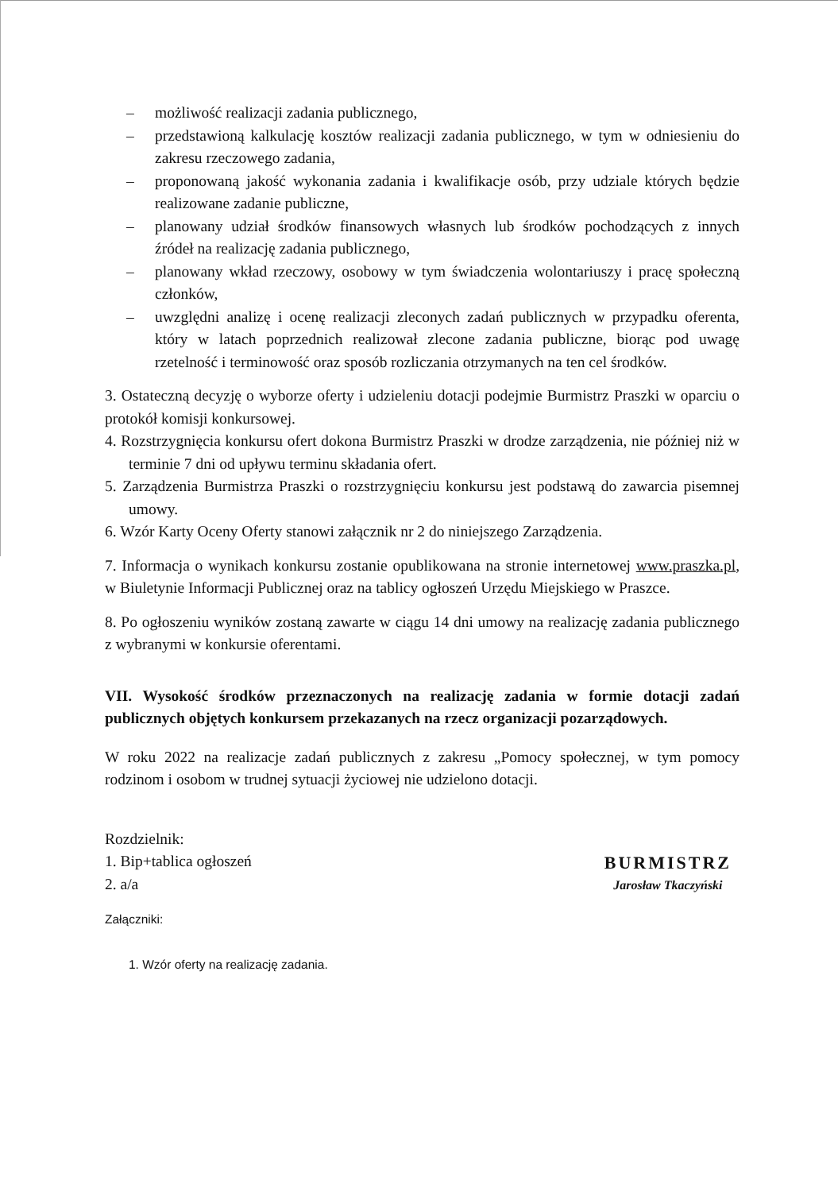– możliwość realizacji zadania publicznego,
– przedstawioną kalkulację kosztów realizacji zadania publicznego, w tym w odniesieniu do zakresu rzeczowego zadania,
– proponowaną jakość wykonania zadania i kwalifikacje osób, przy udziale których będzie realizowane zadanie publiczne,
– planowany udział środków finansowych własnych lub środków pochodzących z innych źródeł na realizację zadania publicznego,
– planowany wkład rzeczowy, osobowy w tym świadczenia wolontariuszy i pracę społeczną członków,
– uwzględni analizę i ocenę realizacji zleconych zadań publicznych w przypadku oferenta, który w latach poprzednich realizował zlecone zadania publiczne, biorąc pod uwagę rzetelność i terminowość oraz sposób rozliczania otrzymanych na ten cel środków.
3. Ostateczną decyzję o wyborze oferty i udzieleniu dotacji podejmie Burmistrz Praszki w oparciu o protokół komisji konkursowej.
4. Rozstrzygnięcia konkursu ofert dokona Burmistrz Praszki w drodze zarządzenia, nie później niż w terminie 7 dni od upływu terminu składania ofert.
5. Zarządzenia Burmistrza Praszki o rozstrzygnięciu konkursu jest podstawą do zawarcia pisemnej umowy.
6. Wzór Karty Oceny Oferty stanowi załącznik nr 2 do niniejszego Zarządzenia.
7. Informacja o wynikach konkursu zostanie opublikowana na stronie internetowej www.praszka.pl, w Biuletynie Informacji Publicznej oraz na tablicy ogłoszeń Urzędu Miejskiego w Praszce.
8. Po ogłoszeniu wyników zostaną zawarte w ciągu 14 dni umowy na realizację zadania publicznego z wybranymi w konkursie oferentami.
VII. Wysokość środków przeznaczonych na realizację zadania w formie dotacji zadań publicznych objętych konkursem przekazanych na rzecz organizacji pozarządowych.
W roku 2022 na realizacje zadań publicznych z zakresu „Pomocy społecznej, w tym pomocy rodzinom i osobom w trudnej sytuacji życiowej nie udzielono dotacji.
Rozdzielnik:
1. Bip+tablica ogłoszeń
2. a/a
Załączniki:
BURMISTRZ
Jarosław Tkaczyński
1. Wzór oferty na realizację zadania.